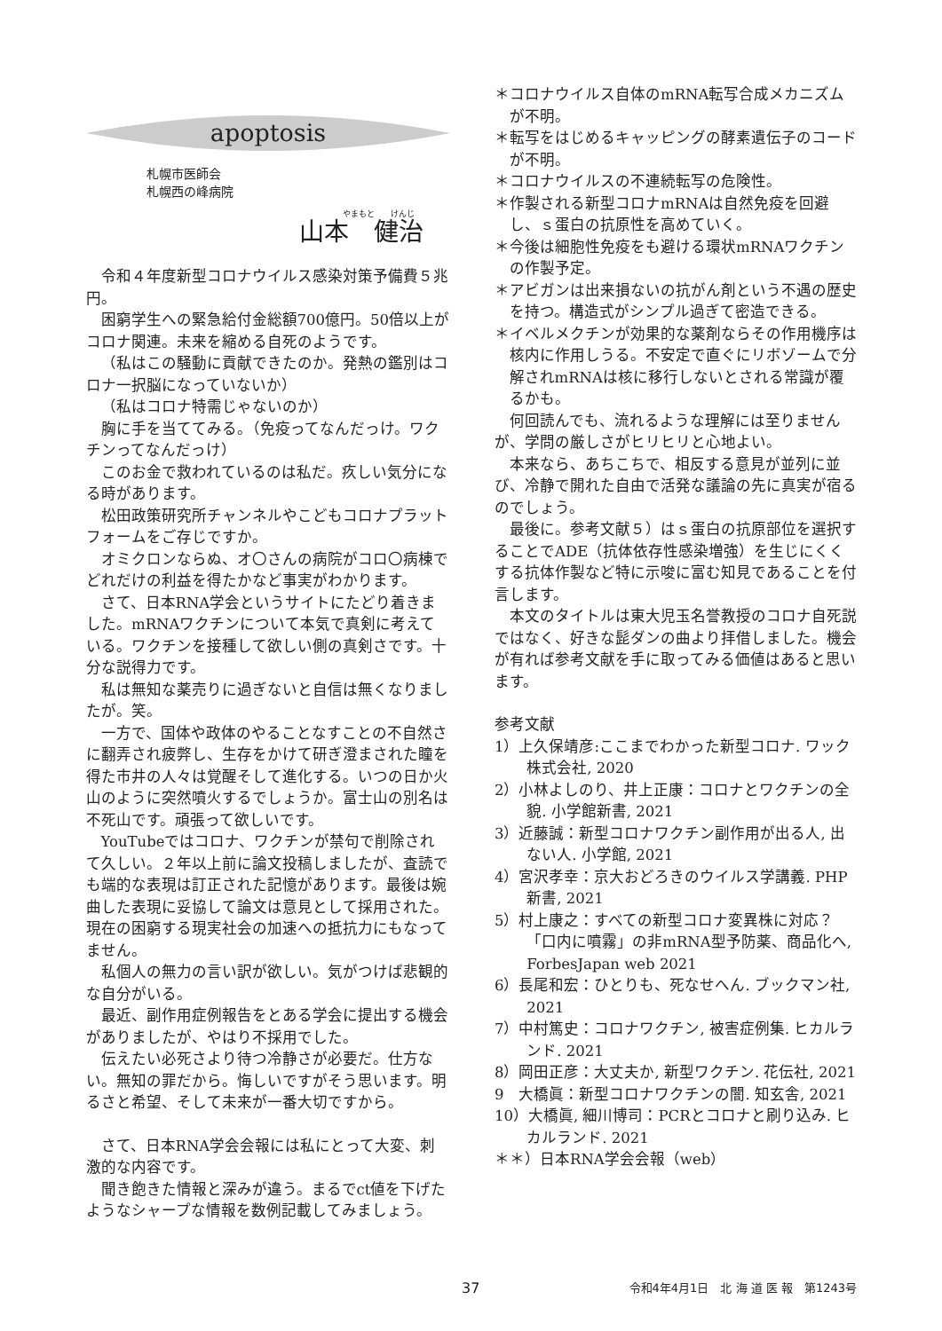apoptosis
札幌市医師会
札幌西の峰病院
やまもと　　けんじ
山本　健治
令和４年度新型コロナウイルス感染対策予備費５兆円。
困窮学生への緊急給付金総額700億円。50倍以上がコロナ関連。未来を縮める自死のようです。
（私はこの騒動に貢献できたのか。発熱の鑑別はコロナ一択脳になっていないか）
（私はコロナ特需じゃないのか）
胸に手を当ててみる。（免疫ってなんだっけ。ワクチンってなんだっけ）
このお金で救われているのは私だ。疚しい気分になる時があります。
松田政策研究所チャンネルやこどもコロナプラットフォームをご存じですか。
オミクロンならぬ、オ〇さんの病院がコロ〇病棟でどれだけの利益を得たかなど事実がわかります。
さて、日本RNA学会というサイトにたどり着きました。mRNAワクチンについて本気で真剣に考えている。ワクチンを接種して欲しい側の真剣さです。十分な説得力です。
私は無知な薬売りに過ぎないと自信は無くなりましたが。笑。
一方で、国体や政体のやることなすことの不自然さに翻弄され疲弊し、生存をかけて研ぎ澄まされた瞳を得た市井の人々は覚醒そして進化する。いつの日か火山のように突然噴火するでしょうか。富士山の別名は不死山です。頑張って欲しいです。
YouTubeではコロナ、ワクチンが禁句で削除されて久しい。２年以上前に論文投稿しましたが、査読でも端的な表現は訂正された記憶があります。最後は婉曲した表現に妥協して論文は意見として採用された。現在の困窮する現実社会の加速への抵抗力にもなってません。
私個人の無力の言い訳が欲しい。気がつけば悲観的な自分がいる。
最近、副作用症例報告をとある学会に提出する機会がありましたが、やはり不採用でした。
伝えたい必死さより待つ冷静さが必要だ。仕方ない。無知の罪だから。悔しいですがそう思います。明るさと希望、そして未来が一番大切ですから。
さて、日本RNA学会会報には私にとって大変、刺激的な内容です。
聞き飽きた情報と深みが違う。まるでct値を下げたようなシャープな情報を数例記載してみましょう。
＊コロナウイルス自体のmRNA転写合成メカニズムが不明。
＊転写をはじめるキャッピングの酵素遺伝子のコードが不明。
＊コロナウイルスの不連続転写の危険性。
＊作製される新型コロナmRNAは自然免疫を回避し、ｓ蛋白の抗原性を高めていく。
＊今後は細胞性免疫をも避ける環状mRNAワクチンの作製予定。
＊アビガンは出来損ないの抗がん剤という不遇の歴史を持つ。構造式がシンプル過ぎて密造できる。
＊イベルメクチンが効果的な薬剤ならその作用機序は核内に作用しうる。不安定で直ぐにリボゾームで分解されmRNAは核に移行しないとされる常識が覆るかも。
何回読んでも、流れるような理解には至りませんが、学問の厳しさがヒリヒリと心地よい。
本来なら、あちこちで、相反する意見が並列に並び、冷静で開れた自由で活発な議論の先に真実が宿るのでしょう。
最後に。参考文献５）はｓ蛋白の抗原部位を選択することでADE（抗体依存性感染増強）を生じにくくする抗体作製など特に示唆に富む知見であることを付言します。
本文のタイトルは東大児玉名誉教授のコロナ自死説ではなく、好きな髭ダンの曲より拝借しました。機会が有れば参考文献を手に取ってみる価値はあると思います。
参考文献
1）上久保靖彦:ここまでわかった新型コロナ. ワック株式会社, 2020
2）小林よしのり、井上正康：コロナとワクチンの全貌. 小学館新書, 2021
3）近藤誠：新型コロナワクチン副作用が出る人, 出ない人. 小学館, 2021
4）宮沢孝幸：京大おどろきのウイルス学講義. PHP新書, 2021
5）村上康之：すべての新型コロナ変異株に対応？「口内に噴霧」の非mRNA型予防薬、商品化へ, ForbesJapan web 2021
6）長尾和宏：ひとりも、死なせへん. ブックマン社, 2021
7）中村篤史：コロナワクチン, 被害症例集. ヒカルランド. 2021
8）岡田正彦：大丈夫か, 新型ワクチン. 花伝社, 2021
9　大橋眞：新型コロナワクチンの闇. 知玄舎, 2021
10）大橋眞, 細川博司：PCRとコロナと刷り込み. ヒカルランド. 2021
＊＊）日本RNA学会会報（web）
37 令和4年4月1日　北 海 道 医 報　第1243号